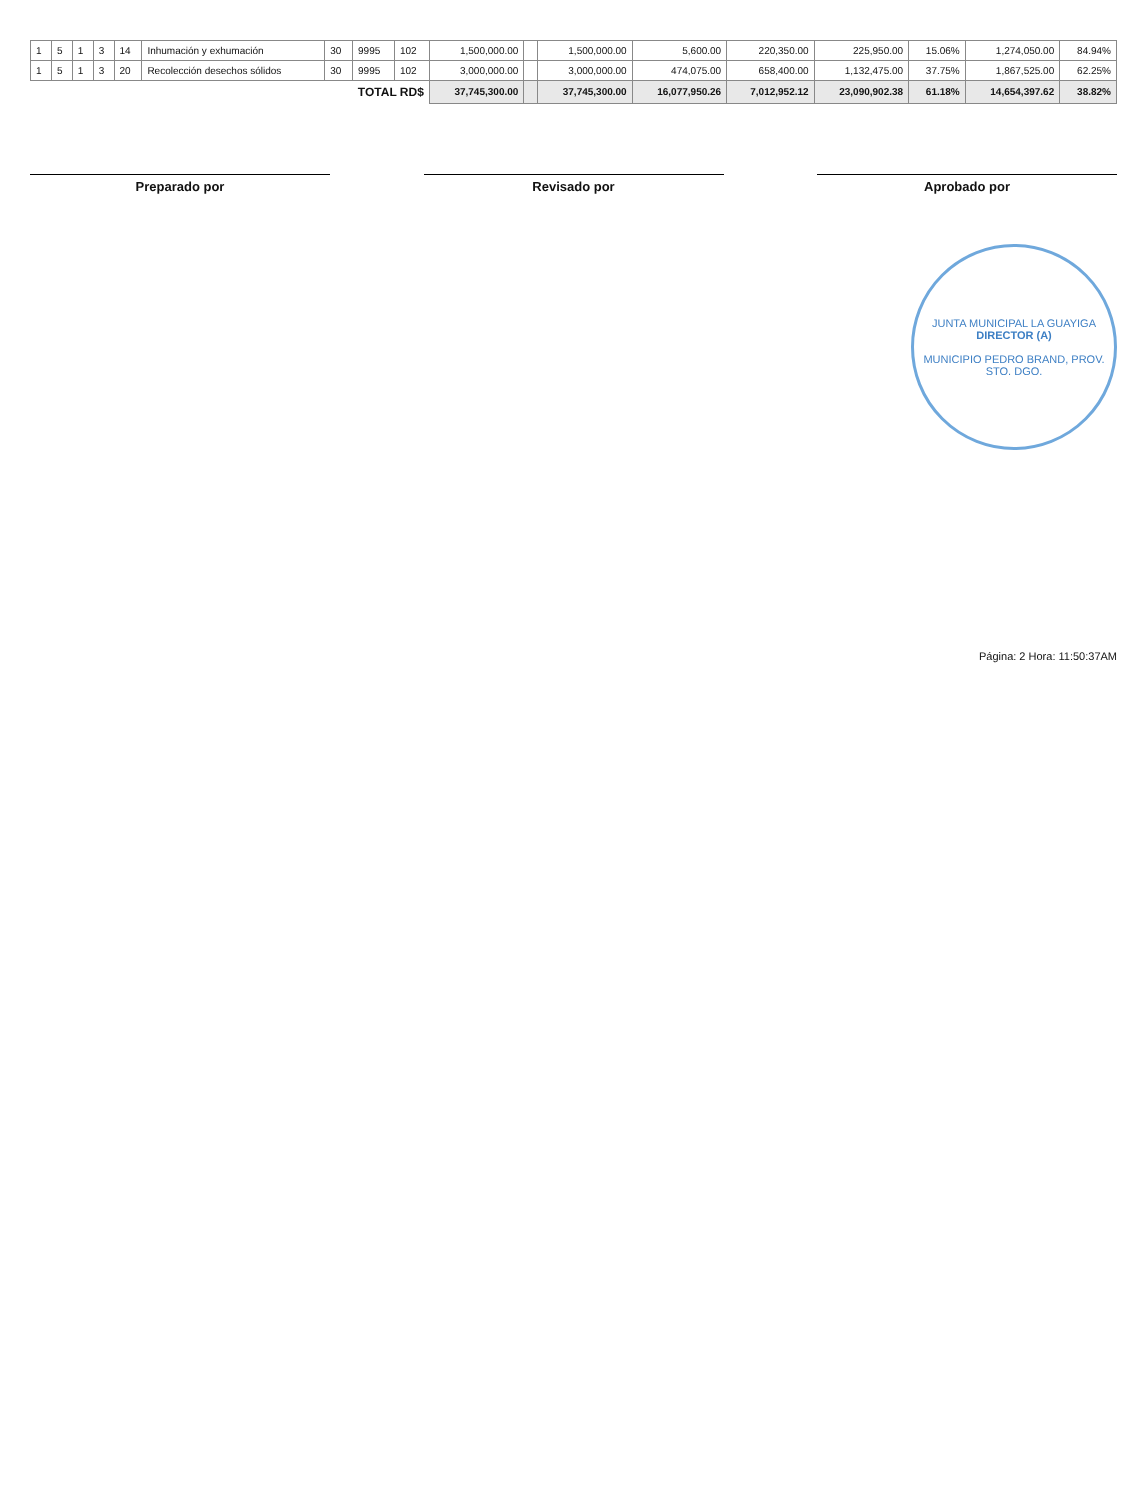| 1 | 5 | 1 | 3 | 14 | Inhumación y exhumación | 30 | 9995 | 102 | 1,500,000.00 | | 1,500,000.00 | 5,600.00 | 220,350.00 | 225,950.00 | 15.06% | 1,274,050.00 | 84.94% |
| 1 | 5 | 1 | 3 | 20 | Recolección desechos sólidos | 30 | 9995 | 102 | 3,000,000.00 | | 3,000,000.00 | 474,075.00 | 658,400.00 | 1,132,475.00 | 37.75% | 1,867,525.00 | 62.25% |
| TOTAL RD$ | | | | | | | | | 37,745,300.00 | | 37,745,300.00 | 16,077,950.26 | 7,012,952.12 | 23,090,902.38 | 61.18% | 14,654,397.62 | 38.82% |
Preparado por Revisado por Aprobado por
JUNTA MUNICIPAL LA GUAYIGA
DIRECTOR (A)
MUNICIPIO PEDRO BRAND, PROV. STO. DGO.
Página: 2 Hora: 11:50:37AM